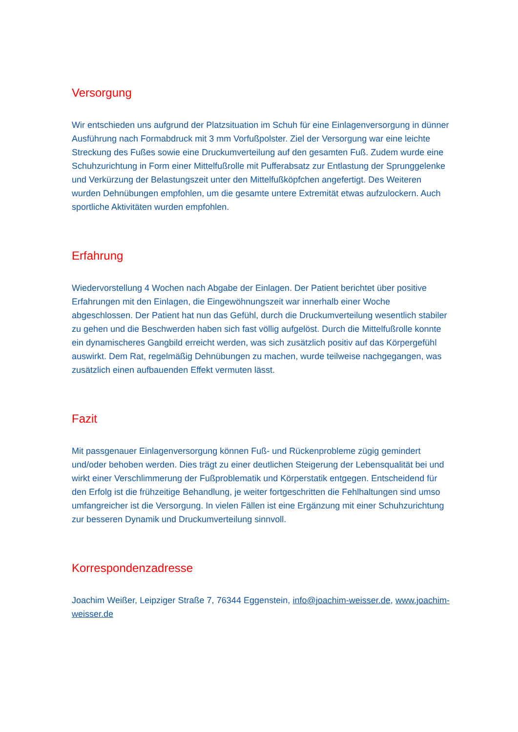Versorgung
Wir entschieden uns aufgrund der Platzsituation im Schuh für eine Einlagenversorgung in dünner Ausführung nach Formabdruck mit 3 mm Vorfußpolster. Ziel der Versorgung war eine leichte Streckung des Fußes sowie eine Druckumverteilung auf den gesamten Fuß. Zudem wurde eine Schuhzurichtung in Form einer Mittelfußrolle mit Pufferabsatz zur Entlastung der Sprunggelenke und Verkürzung der Belastungszeit unter den Mittelfußköpfchen angefertigt. Des Weiteren wurden Dehnübungen empfohlen, um die gesamte untere Extremität etwas aufzulockern. Auch sportliche Aktivitäten wurden empfohlen.
Erfahrung
Wiedervorstellung 4 Wochen nach Abgabe der Einlagen. Der Patient berichtet über positive Erfahrungen mit den Einlagen, die Eingewöhnungszeit war innerhalb einer Woche abgeschlossen. Der Patient hat nun das Gefühl, durch die Druckumverteilung wesentlich stabiler zu gehen und die Beschwerden haben sich fast völlig aufgelöst. Durch die Mittelfußrolle konnte ein dynamischeres Gangbild erreicht werden, was sich zusätzlich positiv auf das Körpergefühl auswirkt. Dem Rat, regelmäßig Dehnübungen zu machen, wurde teilweise nachgegangen, was zusätzlich einen aufbauenden Effekt vermuten lässt.
Fazit
Mit passgenauer Einlagenversorgung können Fuß- und Rückenprobleme zügig gemindert und/oder behoben werden. Dies trägt zu einer deutlichen Steigerung der Lebensqualität bei und wirkt einer Verschlimmerung der Fußproblematik und Körperstatik entgegen. Entscheidend für den Erfolg ist die frühzeitige Behandlung, je weiter fortgeschritten die Fehlhaltungen sind umso umfangreicher ist die Versorgung. In vielen Fällen ist eine Ergänzung mit einer Schuhzurichtung zur besseren Dynamik und Druckumverteilung sinnvoll.
Korrespondenzadresse
Joachim Weißer, Leipziger Straße 7, 76344 Eggenstein, info@joachim-weisser.de, www.joachim-weisser.de